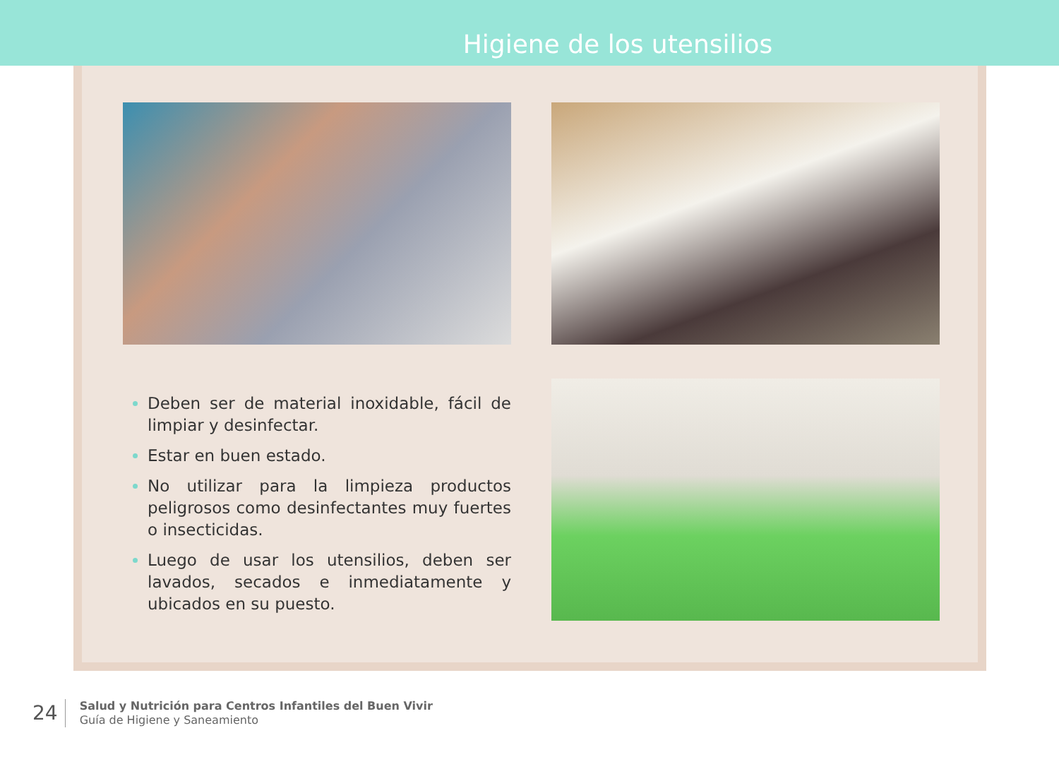Higiene de los utensilios
Deben ser de material inoxidable, fácil de limpiar y desinfectar.
Estar en buen estado.
No utilizar para la limpieza productos peligrosos como desinfectantes muy fuertes o insecticidas.
Luego de usar los utensilios, deben ser lavados, secados e inmediatamente y ubicados en su puesto.
24
Salud y Nutrición para Centros Infantiles del Buen Vivir
Guía de Higiene y Saneamiento